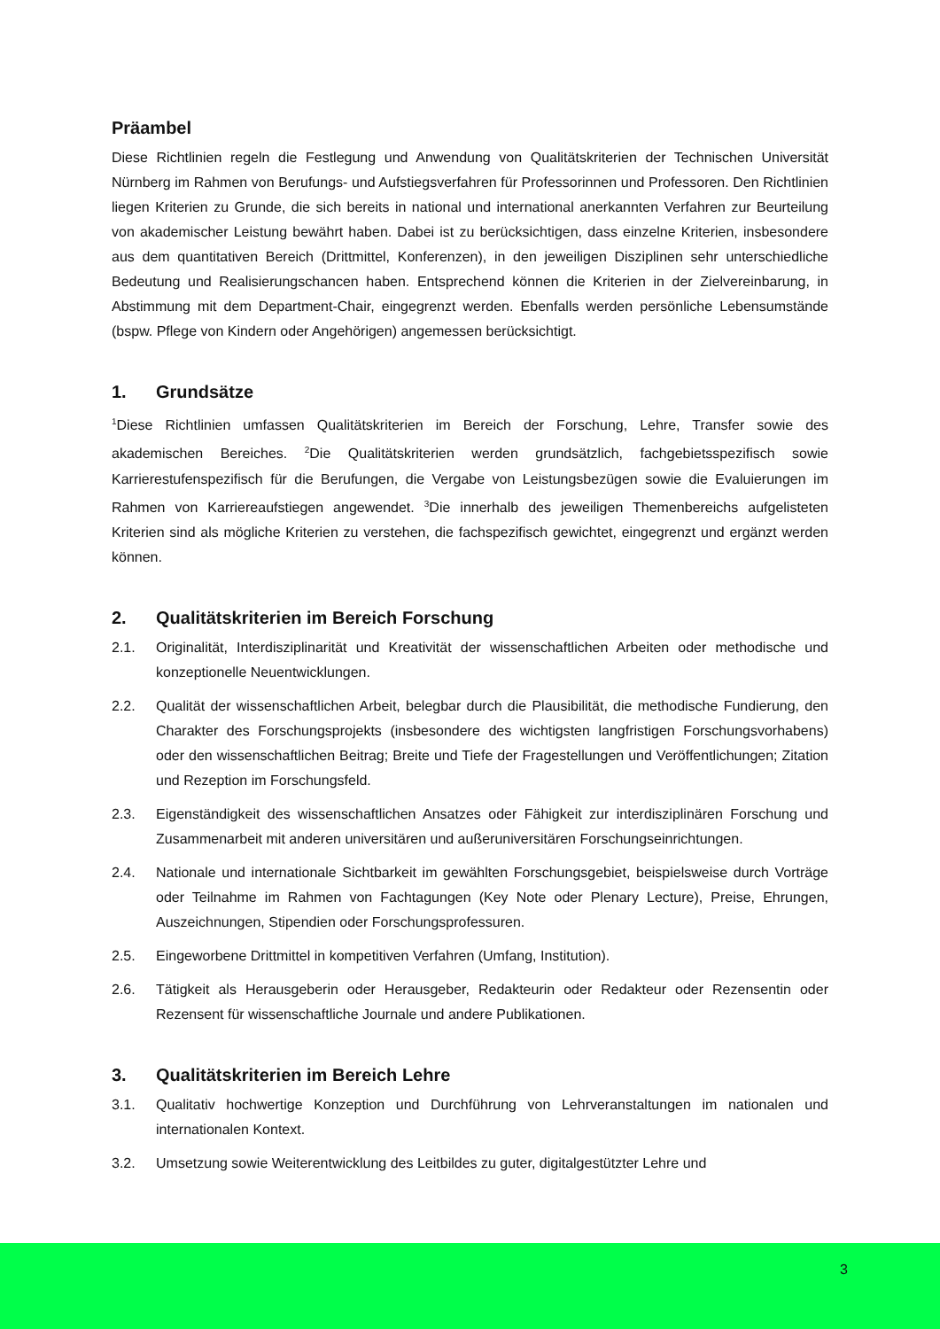Präambel
Diese Richtlinien regeln die Festlegung und Anwendung von Qualitätskriterien der Technischen Universität Nürnberg im Rahmen von Berufungs- und Aufstiegsverfahren für Professorinnen und Professoren. Den Richtlinien liegen Kriterien zu Grunde, die sich bereits in national und international anerkannten Verfahren zur Beurteilung von akademischer Leistung bewährt haben. Dabei ist zu berücksichtigen, dass einzelne Kriterien, insbesondere aus dem quantitativen Bereich (Drittmittel, Konferenzen), in den jeweiligen Disziplinen sehr unterschiedliche Bedeutung und Realisierungschancen haben. Entsprechend können die Kriterien in der Zielvereinbarung, in Abstimmung mit dem Department-Chair, eingegrenzt werden. Ebenfalls werden persönliche Lebensumstände (bspw. Pflege von Kindern oder Angehörigen) angemessen berücksichtigt.
1. Grundsätze
<sup>1</sup> Diese Richtlinien umfassen Qualitätskriterien im Bereich der Forschung, Lehre, Transfer sowie des akademischen Bereiches. <sup>2</sup>Die Qualitätskriterien werden grundsätzlich, fachgebietsspezifisch sowie Karrierestufenspezifisch für die Berufungen, die Vergabe von Leistungsbezügen sowie die Evaluierungen im Rahmen von Karriereaufstiegen angewendet. <sup>3</sup>Die innerhalb des jeweiligen Themenbereichs aufgelisteten Kriterien sind als mögliche Kriterien zu verstehen, die fachspezifisch gewichtet, eingegrenzt und ergänzt werden können.
2. Qualitätskriterien im Bereich Forschung
2.1. Originalität, Interdisziplinarität und Kreativität der wissenschaftlichen Arbeiten oder methodische und konzeptionelle Neuentwicklungen.
2.2. Qualität der wissenschaftlichen Arbeit, belegbar durch die Plausibilität, die methodische Fundierung, den Charakter des Forschungsprojekts (insbesondere des wichtigsten langfristigen Forschungsvorhabens) oder den wissenschaftlichen Beitrag; Breite und Tiefe der Fragestellungen und Veröffentlichungen; Zitation und Rezeption im Forschungsfeld.
2.3. Eigenständigkeit des wissenschaftlichen Ansatzes oder Fähigkeit zur interdisziplinären Forschung und Zusammenarbeit mit anderen universitären und außeruniversitären Forschungseinrichtungen.
2.4. Nationale und internationale Sichtbarkeit im gewählten Forschungsgebiet, beispielsweise durch Vorträge oder Teilnahme im Rahmen von Fachtagungen (Key Note oder Plenary Lecture), Preise, Ehrungen, Auszeichnungen, Stipendien oder Forschungsprofessuren.
2.5. Eingeworbene Drittmittel in kompetitiven Verfahren (Umfang, Institution).
2.6. Tätigkeit als Herausgeberin oder Herausgeber, Redakteurin oder Redakteur oder Rezensentin oder Rezensent für wissenschaftliche Journale und andere Publikationen.
3. Qualitätskriterien im Bereich Lehre
3.1. Qualitativ hochwertige Konzeption und Durchführung von Lehrveranstaltungen im nationalen und internationalen Kontext.
3.2. Umsetzung sowie Weiterentwicklung des Leitbildes zu guter, digitalgestützter Lehre und
3